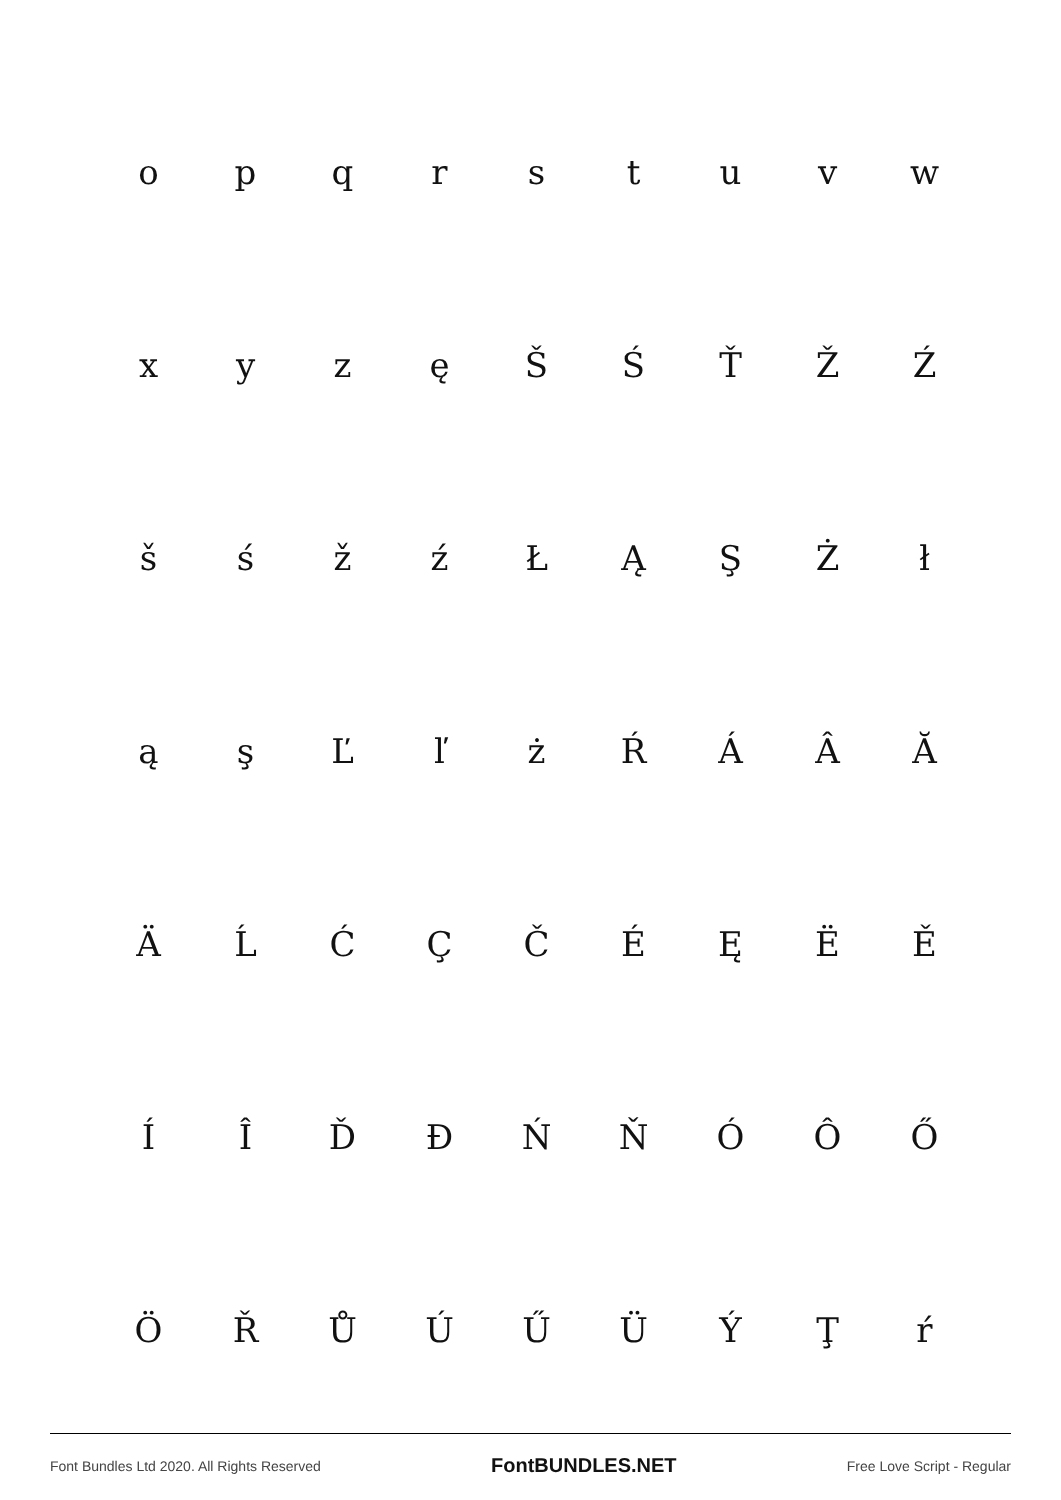o p q r s t u v w
x y z ę Š Ś Ť Ž Ź
š ś ž ź Ł Ą Ş Ż ł
ą ş Ľ ľ ż Ŕ Á Â Ă
Ä Ĺ Ć Ç Č É Ę Ë Ě
Í Î Ď Đ Ń Ň Ó Ô Ő
Ö Ř Ů Ú Ű Ü Ý Ţ ŕ
Font Bundles Ltd 2020. All Rights Reserved FontBUNDLES.NET Free Love Script - Regular